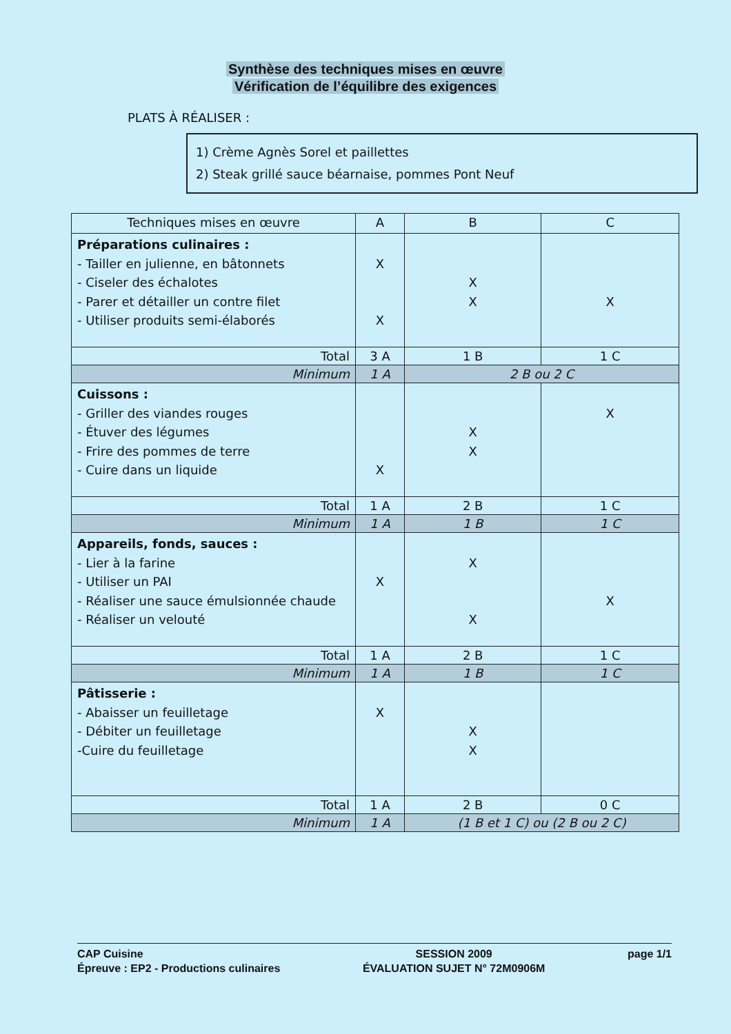Synthèse des techniques mises en œuvre
Vérification de l’équilibre des exigences
PLATS À RÉALISER :
1) Crème Agnès Sorel et paillettes
2) Steak grillé sauce béarnaise, pommes Pont Neuf
| Techniques mises en œuvre | A | B | C |
| --- | --- | --- | --- |
| Préparations culinaires : - Tailler en julienne, en bâtonnets - Ciseler des échalotes - Parer et détailler un contre filet - Utiliser produits semi-élaborés | X X | X X | X |
| Total | 3 A | 1 B | 1 C |
| Minimum | 1 A | 2 B ou 2 C | |
| Cuissons : - Griller des viandes rouges - Étuver des légumes - Frire des pommes de terre - Cuire dans un liquide | X | X X | X |
| Total | 1 A | 2 B | 1 C |
| Minimum | 1 A | 1 B | 1 C |
| Appareils, fonds, sauces : - Lier à la farine - Utiliser un PAI - Réaliser une sauce émulsionnée chaude - Réaliser un velouté | X | X X | X |
| Total | 1 A | 2 B | 1 C |
| Minimum | 1 A | 1 B | 1 C |
| Pâtisserie : - Abaisser un feuilletage - Débiter un feuilletage -Cuire du feuilletage | X | X X | |
| Total | 1 A | 2 B | 0 C |
| Minimum | 1 A | (1 B et 1 C) ou (2 B ou 2 C) | |
CAP Cuisine
Épreuve : EP2 - Productions culinaires
SESSION 2009
ÉVALUATION SUJET N° 72M0906M
page 1/1